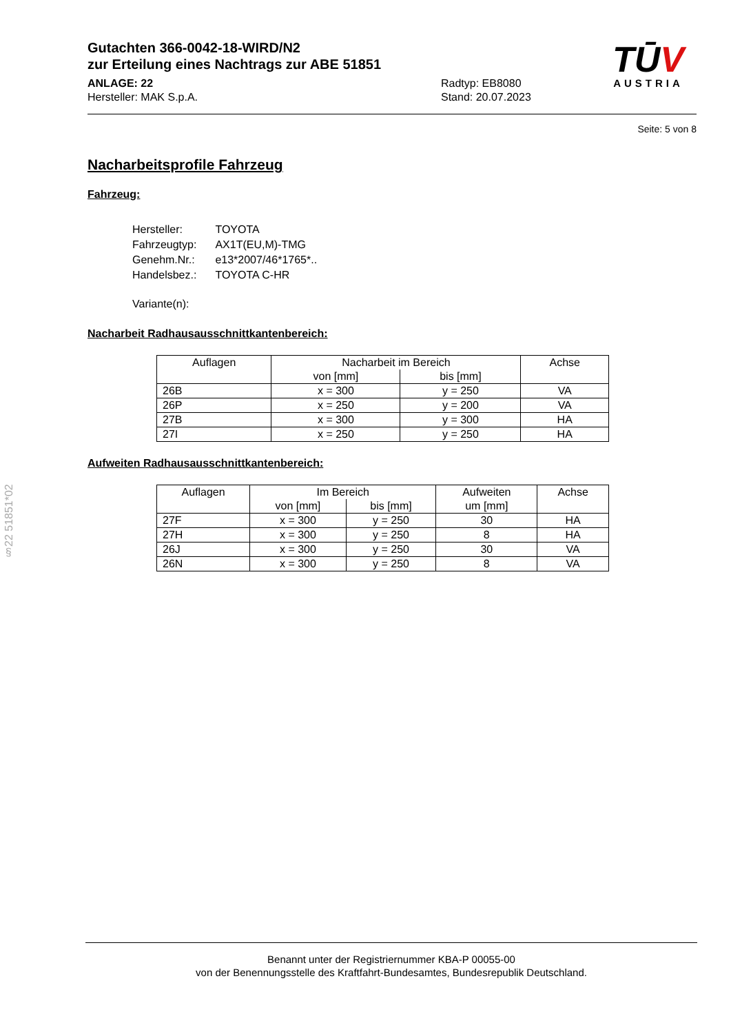TŪV
AUSTRIA
Gutachten 366-0042-18-WIRD/N2
zur Erteilung eines Nachtrags zur ABE 51851
ANLAGE: 22
Hersteller: MAK S.p.A.
Radtyp: EB8080
Stand: 20.07.2023
Seite: 5 von 8
Nacharbeitsprofile Fahrzeug
Fahrzeug:
| Hersteller: | TOYOTA |
| Fahrzeugtyp: | AX1T(EU,M)-TMG |
| Genehm.Nr.: | e13*2007/46*1765*.. |
| Handelsbez.: | TOYOTA C-HR |
| Variante(n): | |
Nacharbeit Radhausausschnittkantenbereich:
| Auflagen | Nacharbeit im Bereich | | Achse |
| --- | --- | --- | --- |
| | von [mm] | bis [mm] | |
| 26B | x = 300 | y = 250 | VA |
| 26P | x = 250 | y = 200 | VA |
| 27B | x = 300 | y = 300 | HA |
| 27I | x = 250 | y = 250 | HA |
Aufweiten Radhausausschnittkantenbereich:
| Auflagen | Im Bereich | | Aufweiten | Achse |
| --- | --- | --- | --- | --- |
| | von [mm] | bis [mm] | um [mm] | |
| 27F | x = 300 | y = 250 | 30 | HA |
| 27H | x = 300 | y = 250 | 8 | HA |
| 26J | x = 300 | y = 250 | 30 | VA |
| 26N | x = 300 | y = 250 | 8 | VA |
§22 51851*02
Benannt unter der Registriernummer KBA-P 00055-00
von der Benennungsstelle des Kraftfahrt-Bundesamtes, Bundesrepublik Deutschland.